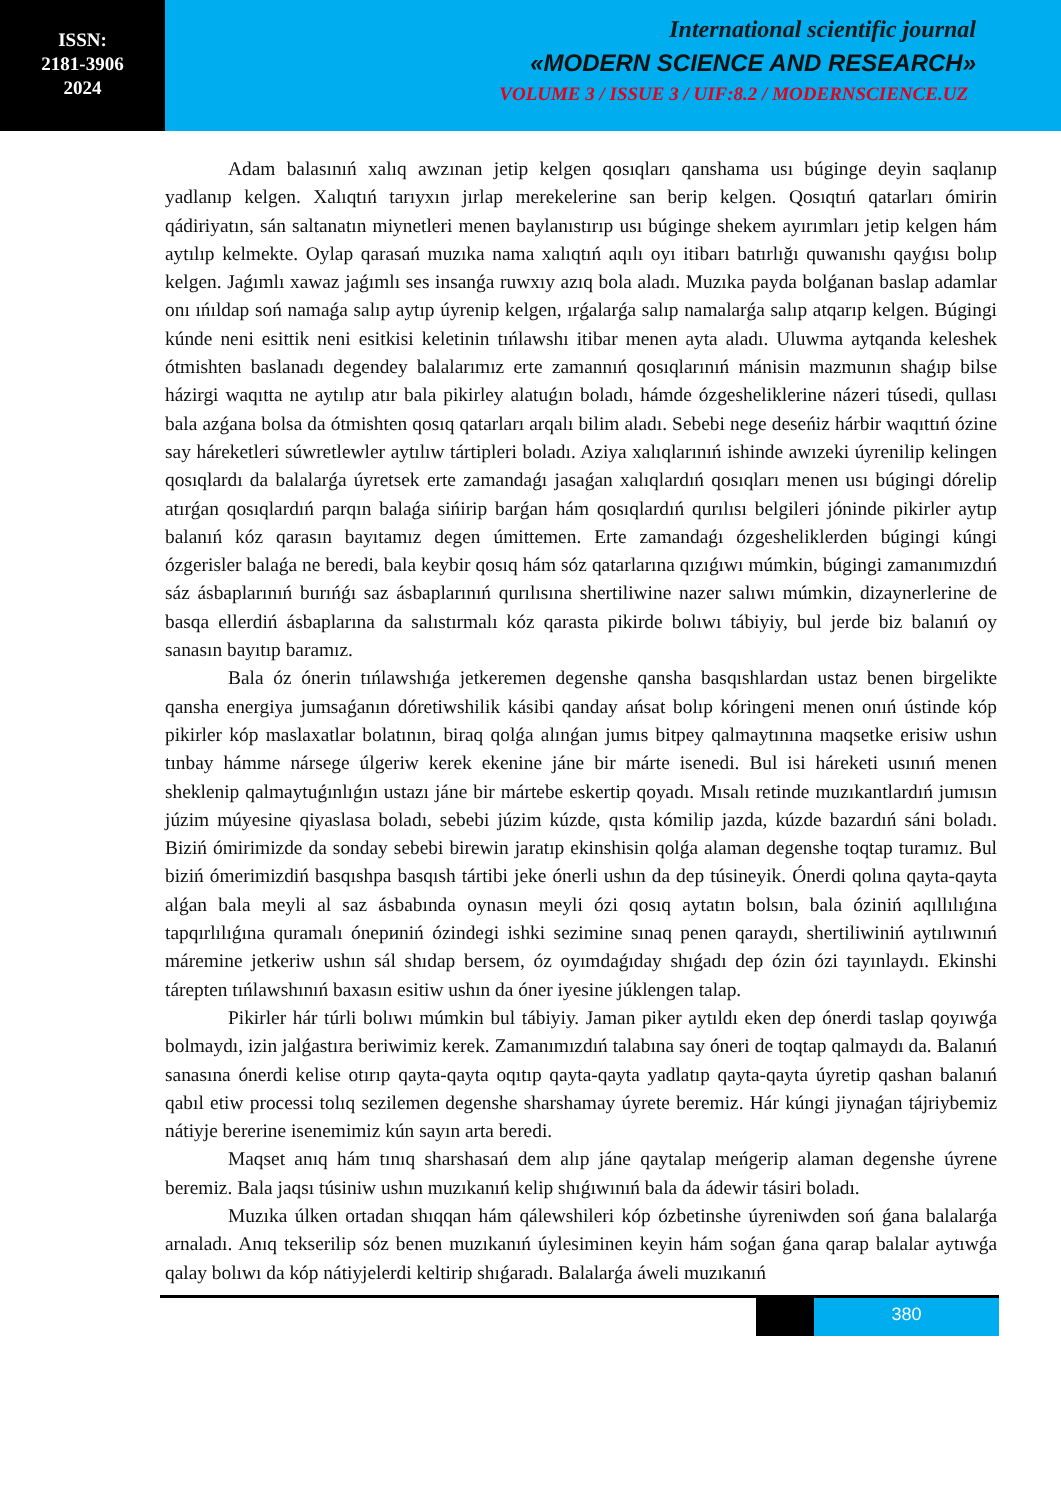ISSN:
2181-3906
2024
International scientific journal
«MODERN SCIENCE AND RESEARCH»
VOLUME 3 / ISSUE 3 / UIF:8.2 / MODERNSCIENCE.UZ
Adam balasınıń xalıq awzınan jetip kelgen qosıqları qanshama usı búginge deyin saqlanıp yadlanıp kelgen. Xalıqtıń tarıyxın jırlap merekelerine san berip kelgen. Qosıqtıń qatarları ómirin qádiriyatın, sán saltanatın miynetleri menen baylanıstırıp usı búginge shekem ayırımları jetip kelgen hám aytılıp kelmekte. Oylap qarasań muzıka nama xalıqtıń aqılı oyı itibarı batırlığı quwanıshı qayǵısı bolıp kelgen. Jaǵımlı xawaz jaǵımlı ses insanǵa ruwxıy azıq bola aladı. Muzıka payda bolǵanan baslap adamlar onı ıńıldap soń namaǵa salıp aytıp úyrenip kelgen, ırǵalarǵa salıp namalarǵa salıp atqarıp kelgen. Búgingi kúnde neni esittik neni esitkisi keletinin tıńlawshı itibar menen ayta aladı. Uluwma aytqanda keleshek ótmishten baslanadı degendey balalarımız erte zamannıń qosıqlarınıń mánisin mazmunın shaǵıp bilse házirgi waqıtta ne aytılıp atır bala pikirley alatuǵın boladı, hámde ózgesheliklerine názeri túsedi, qullası bala azǵana bolsa da ótmishten qosıq qatarları arqalı bilim aladı. Sebebi nege deseńiz hárbir waqıttıń ózine say háreketleri súwretlewler aytılıw tártipleri boladı. Aziya xalıqlarınıń ishinde awızeki úyrenilip kelingen qosıqlardı da balalarǵa úyretsek erte zamandaǵı jasaǵan xalıqlardıń qosıqları menen usı búgingi dórelip atırǵan qosıqlardıń parqın balaǵa sińirip barǵan hám qosıqlardıń qurılısı belgileri jóninde pikirler aytıp balanıń kóz qarasın bayıtamız degen úmittemen. Erte zamandaǵı ózgesheliklerden búgingi kúngi ózgerisler balaǵa ne beredi, bala keybir qosıq hám sóz qatarlarına qızıǵıwı múmkin, búgingi zamanımızdıń sáz ásbaplarınıń burıńǵı saz ásbaplarınıń qurılısına shertiliwine nazer salıwı múmkin, dizaynerlerine de basqa ellerdiń ásbaplarına da salıstırmalı kóz qarasta pikirde bolıwı tábiyiy, bul jerde biz balanıń oy sanasın bayıtıp baramız.
Bala óz ónerin tıńlawshıǵa jetkeremen degenshe qansha basqıshlardan ustaz benen birgelikte qansha energiya jumsaǵanın dóretiwshilik kásibi qanday ańsat bolıp kóringeni menen onıń ústinde kóp pikirler kóp maslaxatlar bolatının, biraq qolǵa alınǵan jumıs bitpey qalmaytınına maqsetke erisiw ushın tınbay hámme nársege úlgeriw kerek ekenine jáne bir márte isenedi. Bul isi háreketi usınıń menen sheklenip qalmaytuǵınlıǵın ustazı jáne bir mártebe eskertip qoyadı. Mısalı retinde muzıkantlardıń jumısın júzim múyesine qiyaslasa boladı, sebebi júzim kúzde, qısta kómilip jazda, kúzde bazardıń sáni boladı. Biziń ómirimizde da sonday sebebi birewin jaratıp ekinshisin qolǵa alaman degenshe toqtap turamız. Bul biziń ómerimizdiń basqıshpa basqısh tártibi jeke ónerli ushın da dep túsineyik. Ónerdi qolına qayta-qayta alǵan bala meyli al saz ásbabında oynasın meyli ózi qosıq aytatın bolsın, bala óziniń aqıllılıǵına tapqırlılıǵına quramalı ónериniń ózindegi ishki sezimine sınaq penen qaraydı, shertiliwiniń aytılıwınıń máremine jetkeriw ushın sál shıdap bersem, óz oyımdaǵıday shıǵadı dep ózin ózi tayınlaydı. Ekinshi tárepten tıńlawshınıń baxasın esitiw ushın da óner iyesine júklengen talap.
Pikirler hár túrli bolıwı múmkin bul tábiyiy. Jaman piker aytıldı eken dep ónerdi taslap qoyıwǵa bolmaydı, izin jalǵastıra beriwimiz kerek. Zamanımızdıń talabına say óneri de toqtap qalmaydı da. Balanıń sanasına ónerdi kelise otırıp qayta-qayta oqıtıp qayta-qayta yadlatıp qayta-qayta úyretip qashan balanıń qabıl etiw processi tolıq sezilemen degenshe sharshamay úyrete beremiz. Hár kúngi jiynaǵan tájriybemiz nátiyje bererine isenemimiz kún sayın arta beredi.
Maqset anıq hám tınıq sharshasań dem alıp jáne qaytalap meńgerip alaman degenshe úyrene beremiz. Bala jaqsı túsiniw ushın muzıkanıń kelip shıǵıwınıń bala da ádewir tásiri boladı.
Muzıka úlken ortadan shıqqan hám qálewshileri kóp ózbetinshe úyreniwden soń ǵana balalarǵa arnaladı. Anıq tekserilip sóz benen muzıkanıń úylesiminen keyin hám soǵan ǵana qarap balalar aytıwǵa qalay bolıwı da kóp nátiyjelerdi keltirip shıǵaradı. Balalarǵa áweli muzıkanıń
380